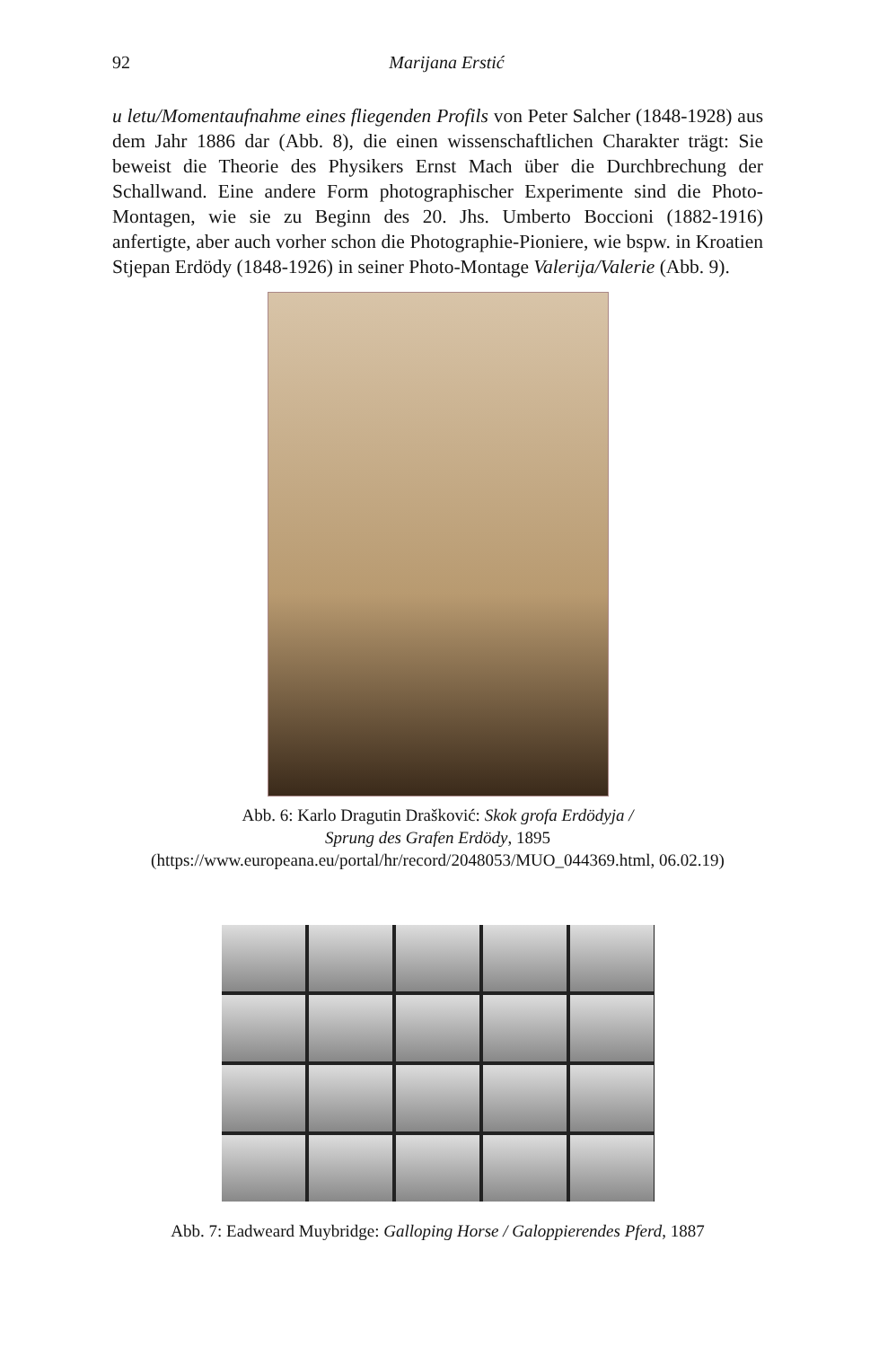92
Marijana Erstić
u letu/Momentaufnahme eines fliegenden Profils von Peter Salcher (1848-1928) aus dem Jahr 1886 dar (Abb. 8), die einen wissenschaftlichen Charakter trägt: Sie beweist die Theorie des Physikers Ernst Mach über die Durchbrechung der Schallwand. Eine andere Form photographischer Experimente sind die Photo-Montagen, wie sie zu Beginn des 20. Jhs. Umberto Boccioni (1882-1916) anfertigte, aber auch vorher schon die Photographie-Pioniere, wie bspw. in Kroatien Stjepan Erdödy (1848-1926) in seiner Photo-Montage Valerija/Valerie (Abb. 9).
Abb. 6: Karlo Dragutin Drašković: Skok grofa Erdödyja /
Sprung des Grafen Erdödy, 1895
(https://www.europeana.eu/portal/hr/record/2048053/MUO_044369.html, 06.02.19)
Abb. 7: Eadweard Muybridge: Galloping Horse / Galoppierendes Pferd, 1887